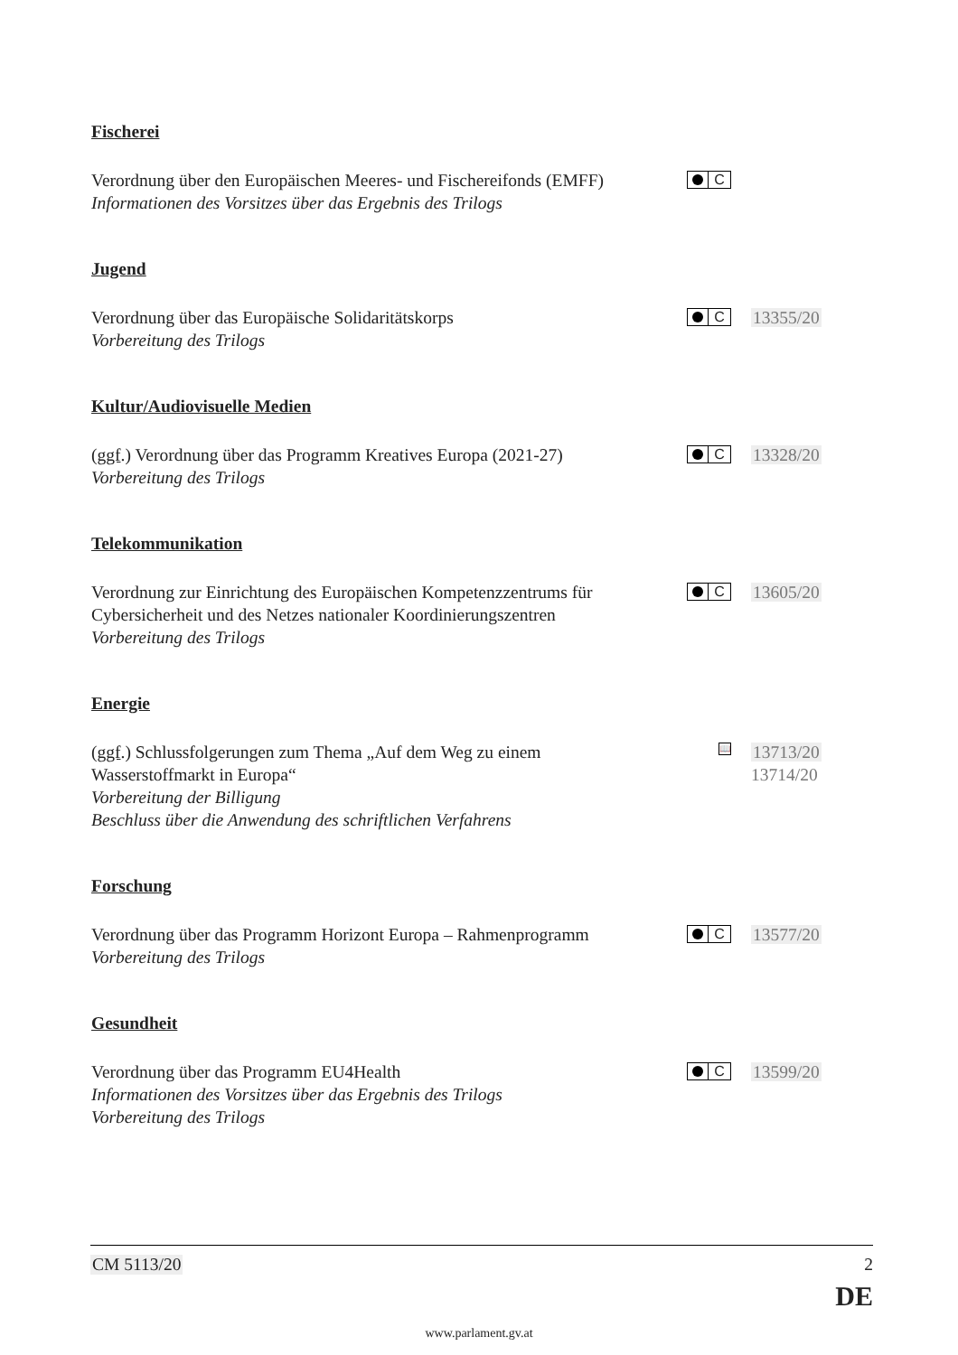Fischerei
Verordnung über den Europäischen Meeres- und Fischereifonds (EMFF)
Informationen des Vorsitzes über das Ergebnis des Trilogs
C
Jugend
Verordnung über das Europäische Solidaritätskorps
Vorbereitung des Trilogs
C
13355/20
Kultur/Audiovisuelle Medien
(ggf.) Verordnung über das Programm Kreatives Europa (2021-27)
Vorbereitung des Trilogs
C
13328/20
Telekommunikation
Verordnung zur Einrichtung des Europäischen Kompetenzzentrums für Cybersicherheit und des Netzes nationaler Koordinierungszentren
Vorbereitung des Trilogs
C
13605/20
Energie
(ggf.) Schlussfolgerungen zum Thema „Auf dem Weg zu einem Wasserstoffmarkt in Europa“Vorbereitung der Billigung
Beschluss über die Anwendung des schriftlichen Verfahrens
📖
13713/20
13714/20
Forschung
Verordnung über das Programm Horizont Europa – Rahmenprogramm
Vorbereitung des Trilogs
C
13577/20
Gesundheit
Verordnung über das Programm EU4Health
Informationen des Vorsitzes über das Ergebnis des Trilogs
Vorbereitung des Trilogs
C
13599/20
CM 5113/20 2
DE
www.parlament.gv.at